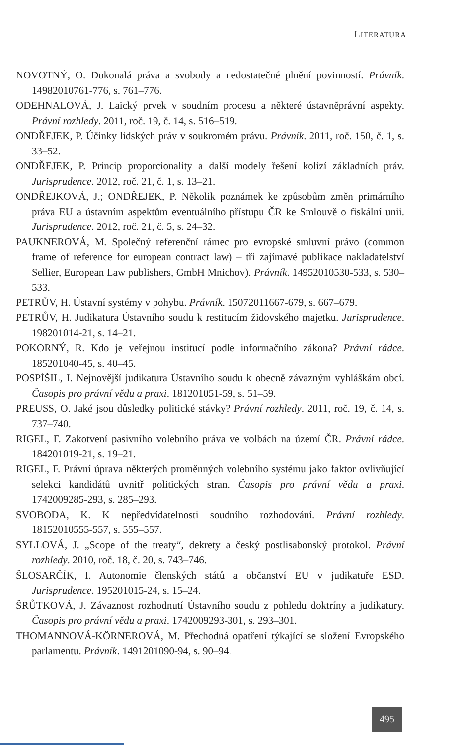LITERATURA
NOVOTNÝ, O. Dokonalá práva a svobody a nedostatečné plnění povinností. Právník. 14982010761-776, s. 761–776.
ODEHNALOVÁ, J. Laický prvek v soudním procesu a některé ústavněprávní aspekty. Právní rozhledy. 2011, roč. 19, č. 14, s. 516–519.
ONDŘEJEK, P. Účinky lidských práv v soukromém právu. Právník. 2011, roč. 150, č. 1, s. 33–52.
ONDŘEJEK, P. Princip proporcionality a další modely řešení kolizí základních práv. Jurisprudence. 2012, roč. 21, č. 1, s. 13–21.
ONDŘEJKOVÁ, J.; ONDŘEJEK, P. Několik poznámek ke způsobům změn primárního práva EU a ústavním aspektům eventuálního přístupu ČR ke Smlouvě o fiskální unii. Jurisprudence. 2012, roč. 21, č. 5, s. 24–32.
PAUKNEROVÁ, M. Společný referenční rámec pro evropské smluvní právo (common frame of reference for european contract law) – tři zajímavé publikace nakladatelství Sellier, European Law publishers, GmbH Mnichov). Právník. 14952010530-533, s. 530–533.
PETRŮV, H. Ústavní systémy v pohybu. Právník. 15072011667-679, s. 667–679.
PETRŮV, H. Judikatura Ústavního soudu k restitucím židovského majetku. Jurisprudence. 198201014-21, s. 14–21.
POKORNÝ, R. Kdo je veřejnou institucí podle informačního zákona? Právní rádce. 185201040-45, s. 40–45.
POSPÍŠIL, I. Nejnovější judikatura Ústavního soudu k obecně závazným vyhláškám obcí. Časopis pro právní vědu a praxi. 181201051-59, s. 51–59.
PREUSS, O. Jaké jsou důsledky politické stávky? Právní rozhledy. 2011, roč. 19, č. 14, s. 737–740.
RIGEL, F. Zakotvení pasivního volebního práva ve volbách na území ČR. Právní rádce. 184201019-21, s. 19–21.
RIGEL, F. Právní úprava některých proměnných volebního systému jako faktor ovlivňující selekci kandidátů uvnitř politických stran. Časopis pro právní vědu a praxi. 1742009285-293, s. 285–293.
SVOBODA, K. K nepředvídatelnosti soudního rozhodování. Právní rozhledy. 18152010555-557, s. 555–557.
SYLLOVÁ, J. „Scope of the treaty“, dekrety a český postlisabonský protokol. Právní rozhledy. 2010, roč. 18, č. 20, s. 743–746.
ŠLOSARČÍK, I. Autonomie členských států a občanství EU v judikatuře ESD. Jurisprudence. 195201015-24, s. 15–24.
ŠRŮTKOVÁ, J. Závaznost rozhodnutí Ústavního soudu z pohledu doktríny a judikatury. Časopis pro právní vědu a praxi. 1742009293-301, s. 293–301.
THOMANNOVÁ-KÖRNEROVÁ, M. Přechodná opatření týkající se složení Evropského parlamentu. Právník. 1491201090-94, s. 90–94.
495